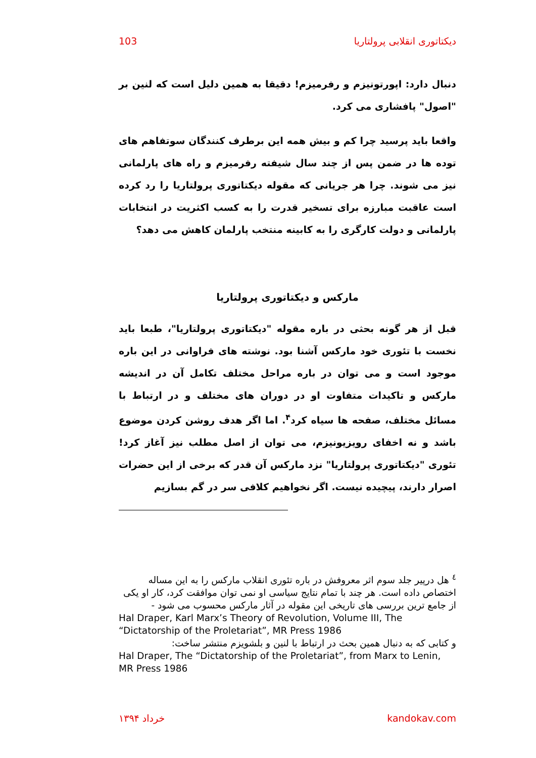103 دیکتاتوری انقلابی پرولتاریا
دنبال دارد: اپورتونیزم و رفرمیزم! دقیقا به همین دلیل است که لنین بر "اصول" پافشاری می کرد.
واقعا باید پرسید چرا کم و بیش همه این برطرف کنندگان سوتفاهم های توده ها در ضمن پس از چند سال شیفته رفرمیزم و راه های پارلمانی نیز می شوند. چرا هر جریانی که مقوله دیکتاتوری پرولتاریا را رد کرده است عاقبت مبارزه برای تسخیر قدرت را به کسب اکثریت در انتخابات پارلمانی و دولت کارگری را به کابینه منتخب پارلمان کاهش می دهد؟
مارکس و دیکتاتوری پرولتاریا
قبل از هر گونه بحثی در باره مقوله "دیکتاتوری پرولتاریا"، طبعا باید نخست با تئوری خود مارکس آشنا بود. نوشته های فراوانی در این باره موجود است و می توان در باره مراحل مختلف تکامل آن در اندیشه مارکس و تاکیدات متفاوت او در دوران های مختلف و در ارتباط با مسائل مختلف، صفحه ها سیاه کرد<sup>۴</sup>. اما اگر هدف روشن کردن موضوع باشد و نه اخفای رویزیونیزم، می توان از اصل مطلب نیز آغاز کرد! تئوری "دیکتاتوری پرولتاریا" نزد مارکس آن قدر که برخی از این حضرات اصرار دارند، پیچیده نیست. اگر نخواهیم کلافی سر در گم بسازیم
<sup>٤</sup> هل درپیر جلد سوم اثر معروفش در باره تئوری انقلاب مارکس را به این مساله اختصاص داده است. هر چند با تمام نتایج سیاسی او نمی توان موافقت کرد، کار او یکی از جامع ترین بررسی های تاریخی این مقوله در آثار مارکس محسوب می شود -
Hal Draper, Karl Marx’s Theory of Revolution, Volume III, The “Dictatorship of the Proletariat”, MR Press 1986
و کتابی که به دنبال همین بحث در ارتباط با لنین و بلشویزم منتشر ساخت:
Hal Draper, The “Dictatorship of the Proletariat”, from Marx to Lenin, MR Press 1986
خرداد ۱۳۹۴ kandokav.com